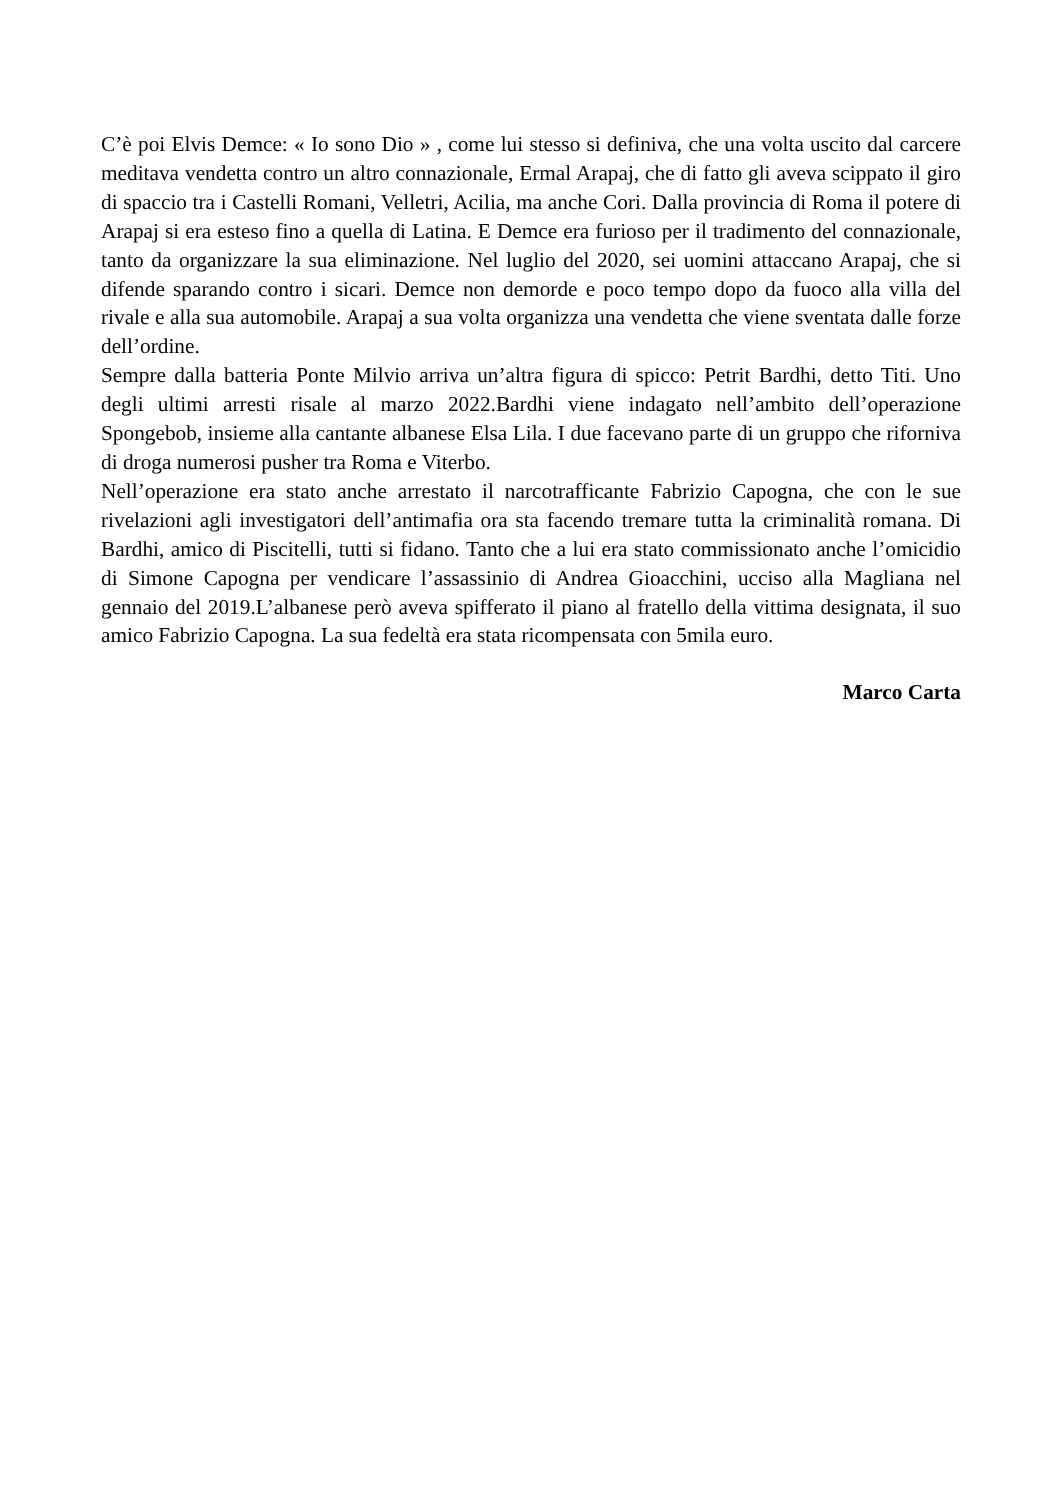C’è poi Elvis Demce: « Io sono Dio » , come lui stesso si definiva, che una volta uscito dal carcere meditava vendetta contro un altro connazionale, Ermal Arapaj, che di fatto gli aveva scippato il giro di spaccio tra i Castelli Romani, Velletri, Acilia, ma anche Cori. Dalla provincia di Roma il potere di Arapaj si era esteso fino a quella di Latina. E Demce era furioso per il tradimento del connazionale, tanto da organizzare la sua eliminazione. Nel luglio del 2020, sei uomini attaccano Arapaj, che si difende sparando contro i sicari. Demce non demorde e poco tempo dopo da fuoco alla villa del rivale e alla sua automobile. Arapaj a sua volta organizza una vendetta che viene sventata dalle forze dell’ordine.
Sempre dalla batteria Ponte Milvio arriva un’altra figura di spicco: Petrit Bardhi, detto Titi. Uno degli ultimi arresti risale al marzo 2022.Bardhi viene indagato nell’ambito dell’operazione Spongebob, insieme alla cantante albanese Elsa Lila. I due facevano parte di un gruppo che riforniva di droga numerosi pusher tra Roma e Viterbo.
Nell’operazione era stato anche arrestato il narcotrafficante Fabrizio Capogna, che con le sue rivelazioni agli investigatori dell’antimafia ora sta facendo tremare tutta la criminalità romana. Di Bardhi, amico di Piscitelli, tutti si fidano. Tanto che a lui era stato commissionato anche l’omicidio di Simone Capogna per vendicare l’assassinio di Andrea Gioacchini, ucciso alla Magliana nel gennaio del 2019.L’albanese però aveva spifferato il piano al fratello della vittima designata, il suo amico Fabrizio Capogna. La sua fedeltà era stata ricompensata con 5mila euro.
Marco Carta